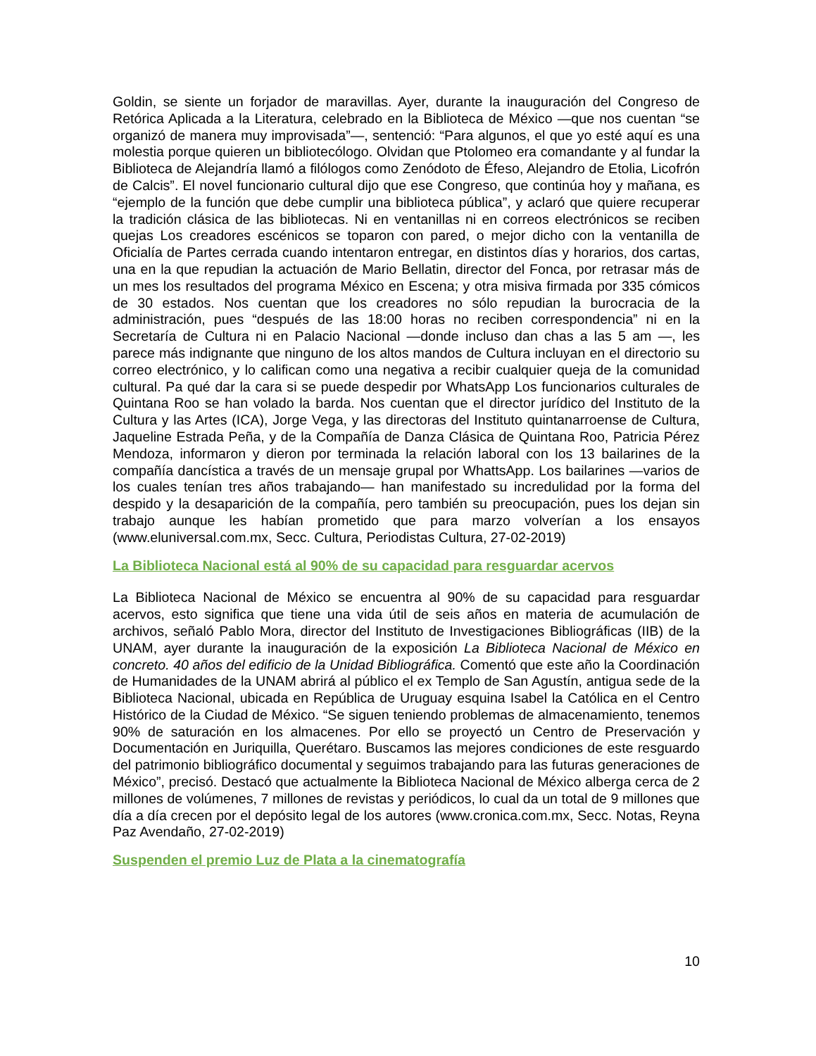Goldin, se siente un forjador de maravillas. Ayer, durante la inauguración del Congreso de Retórica Aplicada a la Literatura, celebrado en la Biblioteca de México —que nos cuentan “se organizó de manera muy improvisada”—, sentenció: “Para algunos, el que yo esté aquí es una molestia porque quieren un bibliotecólogo. Olvidan que Ptolomeo era comandante y al fundar la Biblioteca de Alejandría llamó a filólogos como Zenódoto de Éfeso, Alejandro de Etolia, Licofrón de Calcis”. El novel funcionario cultural dijo que ese Congreso, que continúa hoy y mañana, es “ejemplo de la función que debe cumplir una biblioteca pública”, y aclaró que quiere recuperar la tradición clásica de las bibliotecas. Ni en ventanillas ni en correos electrónicos se reciben quejas Los creadores escénicos se toparon con pared, o mejor dicho con la ventanilla de Oficialía de Partes cerrada cuando intentaron entregar, en distintos días y horarios, dos cartas, una en la que repudian la actuación de Mario Bellatin, director del Fonca, por retrasar más de un mes los resultados del programa México en Escena; y otra misiva firmada por 335 cómicos de 30 estados. Nos cuentan que los creadores no sólo repudian la burocracia de la administración, pues “después de las 18:00 horas no reciben correspondencia” ni en la Secretaría de Cultura ni en Palacio Nacional —donde incluso dan chas a las 5 am —, les parece más indignante que ninguno de los altos mandos de Cultura incluyan en el directorio su correo electrónico, y lo califican como una negativa a recibir cualquier queja de la comunidad cultural. Pa qué dar la cara si se puede despedir por WhatsApp Los funcionarios culturales de Quintana Roo se han volado la barda. Nos cuentan que el director jurídico del Instituto de la Cultura y las Artes (ICA), Jorge Vega, y las directoras del Instituto quintanarroense de Cultura, Jaqueline Estrada Peña, y de la Compañía de Danza Clásica de Quintana Roo, Patricia Pérez Mendoza, informaron y dieron por terminada la relación laboral con los 13 bailarines de la compañía dancística a través de un mensaje grupal por WhattsApp. Los bailarines —varios de los cuales tenían tres años trabajando— han manifestado su incredulidad por la forma del despido y la desaparición de la compañía, pero también su preocupación, pues los dejan sin trabajo aunque les habían prometido que para marzo volverían a los ensayos (www.eluniversal.com.mx, Secc. Cultura, Periodistas Cultura, 27-02-2019)
La Biblioteca Nacional está al 90% de su capacidad para resguardar acervos
La Biblioteca Nacional de México se encuentra al 90% de su capacidad para resguardar acervos, esto significa que tiene una vida útil de seis años en materia de acumulación de archivos, señaló Pablo Mora, director del Instituto de Investigaciones Bibliográficas (IIB) de la UNAM, ayer durante la inauguración de la exposición La Biblioteca Nacional de México en concreto. 40 años del edificio de la Unidad Bibliográfica. Comentó que este año la Coordinación de Humanidades de la UNAM abrirá al público el ex Templo de San Agustín, antigua sede de la Biblioteca Nacional, ubicada en República de Uruguay esquina Isabel la Católica en el Centro Histórico de la Ciudad de México. “Se siguen teniendo problemas de almacenamiento, tenemos 90% de saturación en los almacenes. Por ello se proyectó un Centro de Preservación y Documentación en Juriquilla, Querétaro. Buscamos las mejores condiciones de este resguardo del patrimonio bibliográfico documental y seguimos trabajando para las futuras generaciones de México”, precisó. Destacó que actualmente la Biblioteca Nacional de México alberga cerca de 2 millones de volúmenes, 7 millones de revistas y periódicos, lo cual da un total de 9 millones que día a día crecen por el depósito legal de los autores (www.cronica.com.mx, Secc. Notas, Reyna Paz Avendaño, 27-02-2019)
Suspenden el premio Luz de Plata a la cinematografía
10